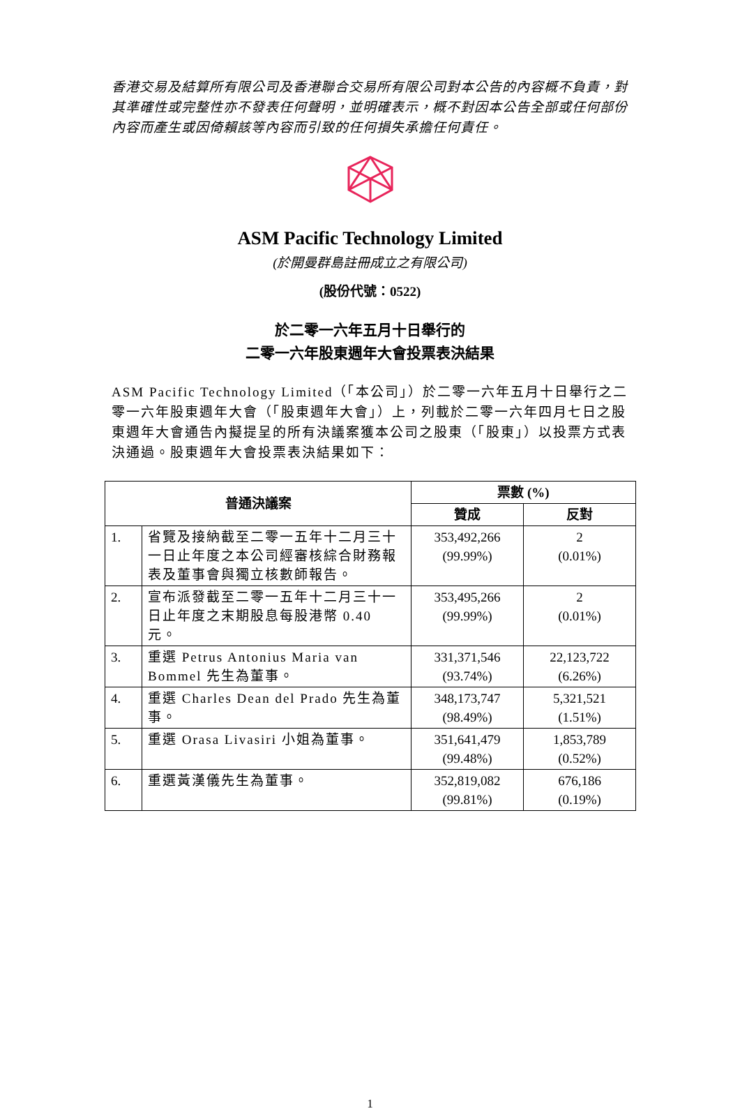香港交易及結算所有限公司及香港聯合交易所有限公司對本公告的內容概不負責，對其準確性或完整性亦不發表任何聲明，並明確表示，概不對因本公告全部或任何部份內容而產生或因倚賴該等內容而引致的任何損失承擔任何責任。
ASM Pacific Technology Limited
(於開曼群島註冊成立之有限公司)
(股份代號：0522)
於二零一六年五月十日舉行的
二零一六年股東週年大會投票表決結果
ASM Pacific Technology Limited（「本公司」）於二零一六年五月十日舉行之二零一六年股東週年大會（「股東週年大會」）上，列載於二零一六年四月七日之股東週年大會通告內擬提呈的所有決議案獲本公司之股東（「股東」）以投票方式表決通過。股東週年大會投票表決結果如下：
| 普通決議案 | | 票數 (%) | |
| --- | --- | --- | --- |
| | | 贊成 | 反對 |
| 1. | 省覽及接納截至二零一五年十二月三十一日止年度之本公司經審核綜合財務報表及董事會與獨立核數師報告。 | 353,492,266 (99.99%) | 2 (0.01%) |
| 2. | 宣布派發截至二零一五年十二月三十一日止年度之末期股息每股港幣 0.40 元。 | 353,495,266 (99.99%) | 2 (0.01%) |
| 3. | 重選 Petrus Antonius Maria van Bommel 先生為董事。 | 331,371,546 (93.74%) | 22,123,722 (6.26%) |
| 4. | 重選 Charles Dean del Prado 先生為董事。 | 348,173,747 (98.49%) | 5,321,521 (1.51%) |
| 5. | 重選 Orasa Livasiri 小姐為董事。 | 351,641,479 (99.48%) | 1,853,789 (0.52%) |
| 6. | 重選黃漢儀先生為董事。 | 352,819,082 (99.81%) | 676,186 (0.19%) |
1